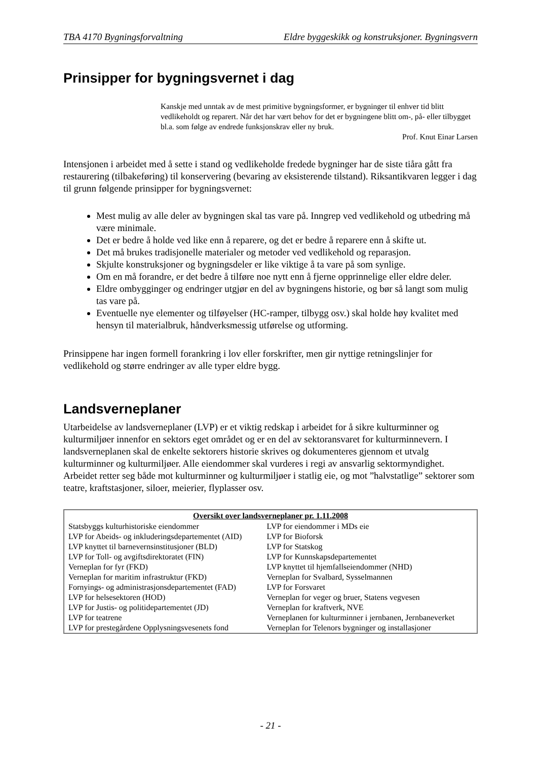TBA 4170 Bygningsforvaltning Eldre byggeskikk og konstruksjoner. Bygningsvern
Prinsipper for bygningsvernet i dag
Kanskje med unntak av de mest primitive bygningsformer, er bygninger til enhver tid blitt vedlikeholdt og reparert. Når det har vært behov for det er bygningene blitt om-, på- eller tilbygget bl.a. som følge av endrede funksjonskrav eller ny bruk.
Prof. Knut Einar Larsen
Intensjonen i arbeidet med å sette i stand og vedlikeholde fredede bygninger har de siste tiåra gått fra restaurering (tilbakeføring) til konservering (bevaring av eksisterende tilstand). Riksantikvaren legger i dag til grunn følgende prinsipper for bygningsvernet:
Mest mulig av alle deler av bygningen skal tas vare på. Inngrep ved vedlikehold og utbedring må være minimale.
Det er bedre å holde ved like enn å reparere, og det er bedre å reparere enn å skifte ut.
Det må brukes tradisjonelle materialer og metoder ved vedlikehold og reparasjon.
Skjulte konstruksjoner og bygningsdeler er like viktige å ta vare på som synlige.
Om en må forandre, er det bedre å tilføre noe nytt enn å fjerne opprinnelige eller eldre deler.
Eldre ombygginger og endringer utgjør en del av bygningens historie, og bør så langt som mulig tas vare på.
Eventuelle nye elementer og tilføyelser (HC-ramper, tilbygg osv.) skal holde høy kvalitet med hensyn til materialbruk, håndverksmessig utførelse og utforming.
Prinsippene har ingen formell forankring i lov eller forskrifter, men gir nyttige retningslinjer for vedlikehold og større endringer av alle typer eldre bygg.
Landsverneplaner
Utarbeidelse av landsverneplaner (LVP) er et viktig redskap i arbeidet for å sikre kulturminner og kulturmiljøer innenfor en sektors eget området og er en del av sektoransvaret for kulturminnevern. I landsverneplanen skal de enkelte sektorers historie skrives og dokumenteres gjennom et utvalg kulturminner og kulturmiljøer. Alle eiendommer skal vurderes i regi av ansvarlig sektormyndighet. Arbeidet retter seg både mot kulturminner og kulturmiljøer i statlig eie, og mot ”halvstatlige” sektorer som teatre, kraftstasjoner, siloer, meierier, flyplasser osv.
| Oversikt over landsverneplaner pr. 1.11.2008 | |
| --- | --- |
| Statsbyggs kulturhistoriske eiendommer LVP for Abeids- og inkluderingsdepartementet (AID) LVP knyttet til barnevernsinstitusjoner (BLD) LVP for Toll- og avgiftsdirektoratet (FIN) Verneplan for fyr (FKD) Verneplan for maritim infrastruktur (FKD) Fornyings- og administrasjonsdepartementet (FAD) LVP for helsesektoren (HOD) LVP for Justis- og politidepartementet (JD) LVP for teatrene LVP for prestegårdene Opplysningsvesenets fond | LVP for eiendommer i MDs eie LVP for Bioforsk LVP for Statskog LVP for Kunnskapsdepartementet LVP knyttet til hjemfallseiendommer (NHD) Verneplan for Svalbard, Sysselmannen LVP for Forsvaret Verneplan for veger og bruer, Statens vegvesen Verneplan for kraftverk, NVE Verneplanen for kulturminner i jernbanen, Jernbaneverket Verneplan for Telenors bygninger og installasjoner |
- 21 -